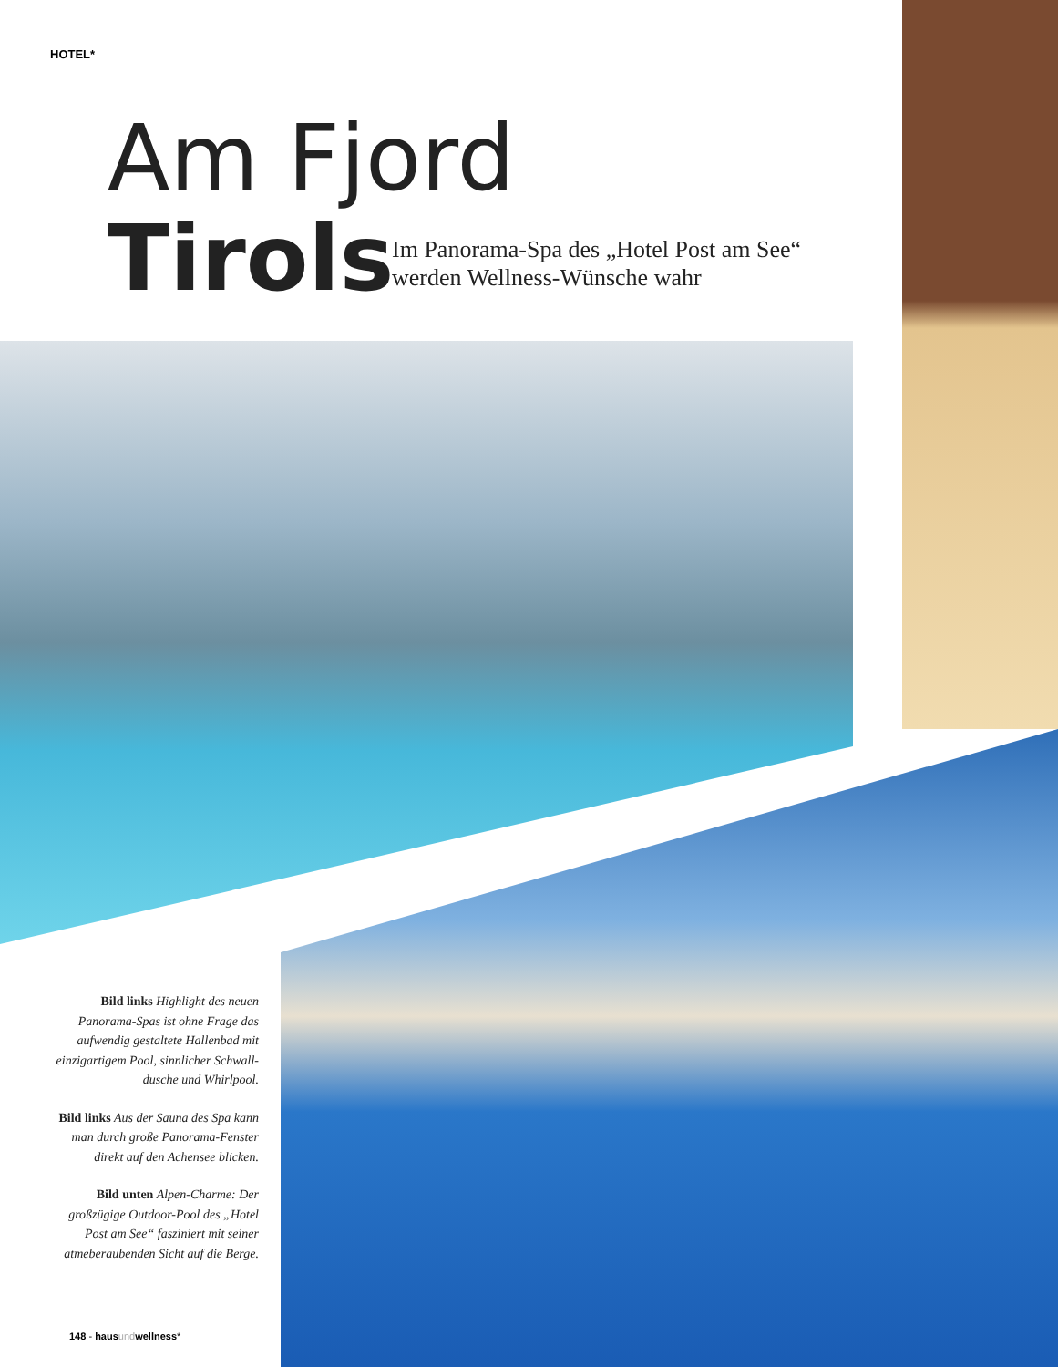HOTEL*
Am Fjord
Tirols
Im Panorama-Spa des „Hotel Post am See“
werden Wellness-Wünsche wahr
Bild links Highlight des neuen Panorama-Spas ist ohne Frage das aufwendig gestaltete Hallenbad mit einzigartigem Pool, sinnlicher Schwall-dusche und Whirlpool.
Bild links Aus der Sauna des Spa kann man durch große Panorama-Fenster direkt auf den Achensee blicken.
Bild unten Alpen-Charme: Der großzügige Outdoor-Pool des „Hotel Post am See“ fasziniert mit seiner atmeberaubenden Sicht auf die Berge.
148 - haus und wellness*